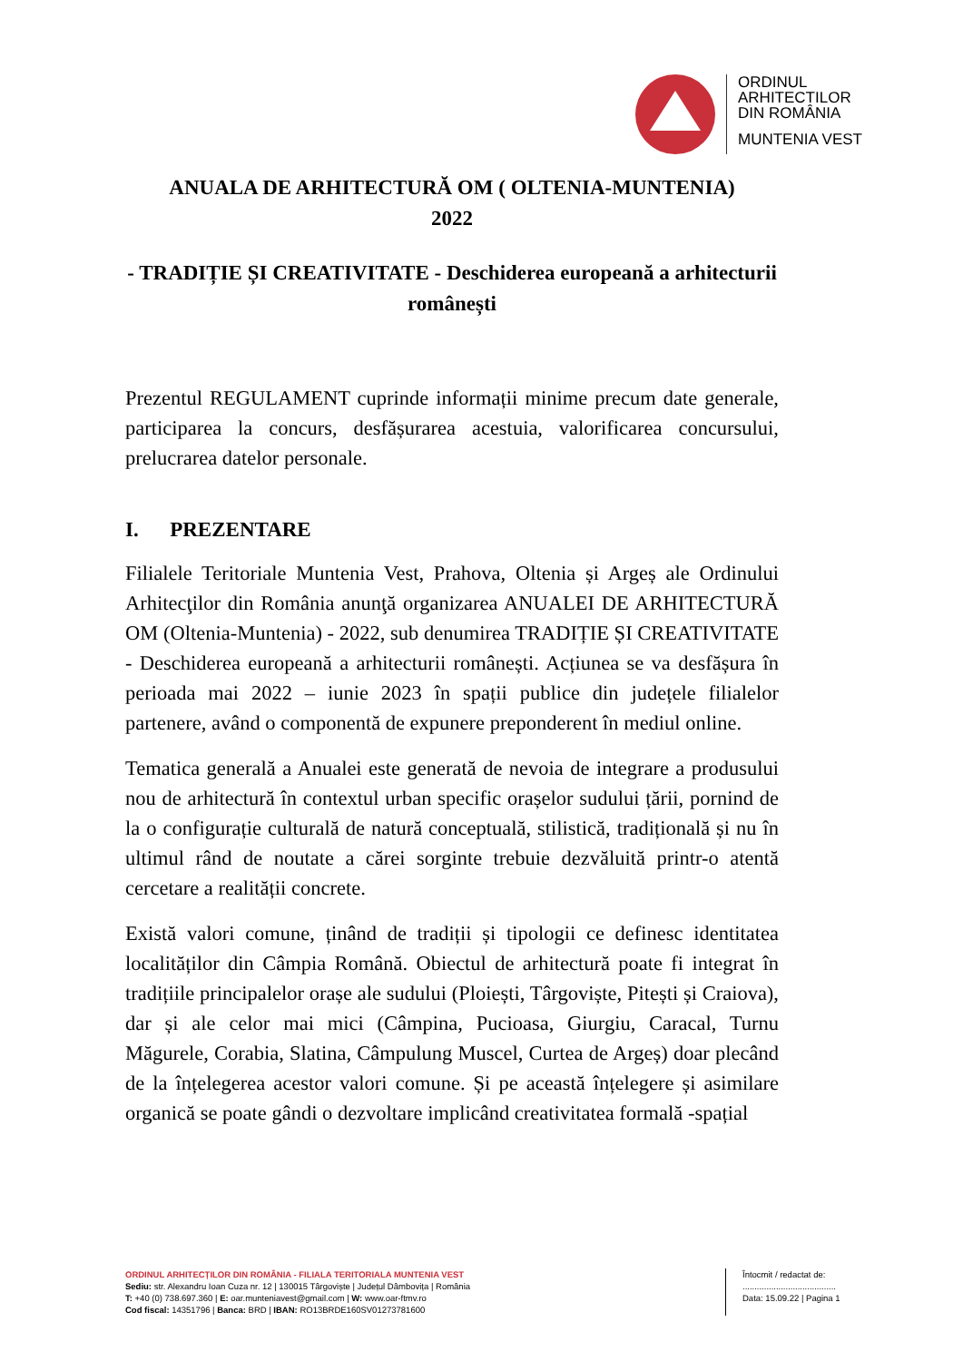ORDINUL
ARHITECTILOR
DIN ROMÂNIA
MUNTENIA VEST
ANUALA DE ARHITECTURĂ OM ( OLTENIA-MUNTENIA)
2022
- TRADIȚIE ȘI CREATIVITATE - Deschiderea europeană a arhitecturii românești
Prezentul REGULAMENT cuprinde informații minime precum date generale, participarea la concurs, desfășurarea acestuia, valorificarea concursului, prelucrarea datelor personale.
I. PREZENTARE
Filialele Teritoriale Muntenia Vest, Prahova, Oltenia și Argeș ale Ordinului Arhitecţilor din România anunţă organizarea ANUALEI DE ARHITECTURĂ OM (Oltenia-Muntenia) - 2022, sub denumirea TRADIȚIE ȘI CREATIVITATE - Deschiderea europeană a arhitecturii românești. Acțiunea se va desfășura în perioada mai 2022 – iunie 2023 în spații publice din județele filialelor partenere, având o componentă de expunere preponderent în mediul online.
Tematica generală a Anualei este generată de nevoia de integrare a produsului nou de arhitectură în contextul urban specific orașelor sudului țării, pornind de la o configurație culturală de natură conceptuală, stilistică, tradițională și nu în ultimul rând de noutate a cărei sorginte trebuie dezvăluită printr-o atentă cercetare a realității concrete.
Există valori comune, ținând de tradiții și tipologii ce definesc identitatea localităților din Câmpia Română. Obiectul de arhitectură poate fi integrat în tradițiile principalelor orașe ale sudului (Ploiești, Târgoviște, Pitești și Craiova), dar și ale celor mai mici (Câmpina, Pucioasa, Giurgiu, Caracal, Turnu Măgurele, Corabia, Slatina, Câmpulung Muscel, Curtea de Argeș) doar plecând de la înțelegerea acestor valori comune. Și pe această înțelegere și asimilare organică se poate gândi o dezvoltare implicând creativitatea formală -spațial
ORDINUL ARHITECȚILOR DIN ROMÂNIA - FILIALA TERITORIALA MUNTENIA VEST
Sediu: str. Alexandru Ioan Cuza nr. 12 | 130015 Târgoviște | Județul Dâmbovița | România
T: +40 (0) 738.697.360 | E: oar.munteniavest@gmail.com | W: www.oar-ftmv.ro
Cod fiscal: 14351796 | Banca: BRD | IBAN: RO13BRDE160SV01273781600
Întocmit / redactat de:
.......................................
Data: 15.09.22 | Pagina 1